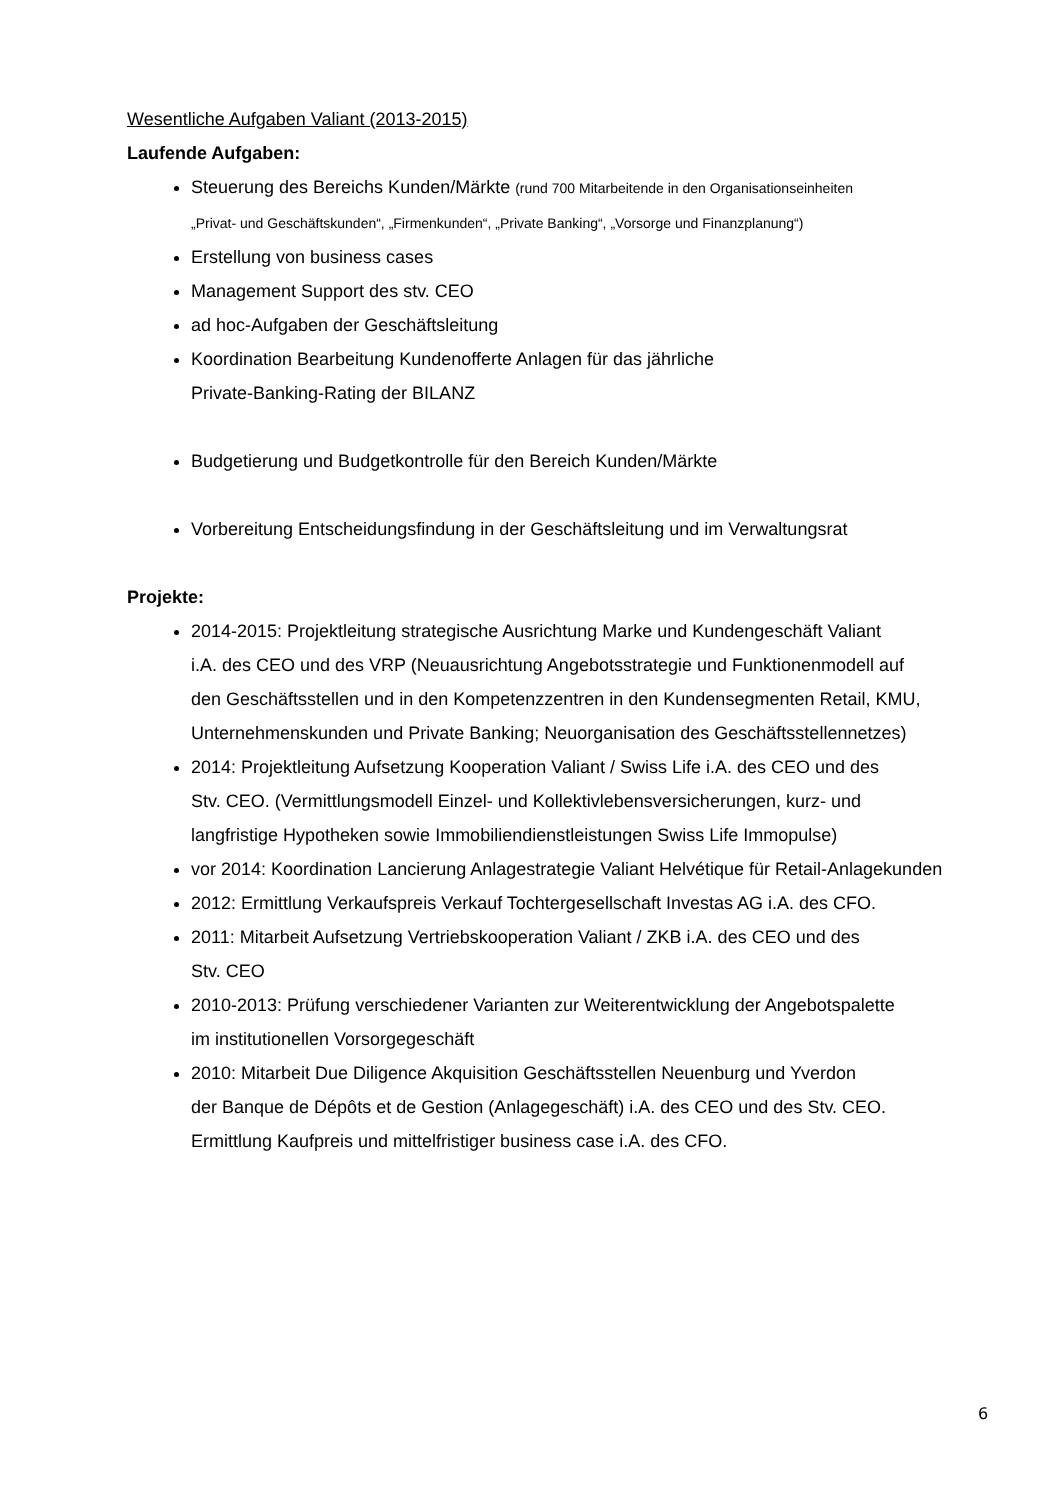Wesentliche Aufgaben Valiant (2013-2015)
Laufende Aufgaben:
Steuerung des Bereichs Kunden/Märkte (rund 700 Mitarbeitende in den Organisationseinheiten
„Privat- und Geschäftskunden“, „Firmenkunden“, „Private Banking“, „Vorsorge und Finanzplanung“)
Erstellung von business cases
Management Support des stv. CEO
ad hoc-Aufgaben der Geschäftsleitung
Koordination Bearbeitung Kundenofferte Anlagen für das jährliche
Private-Banking-Rating der BILANZ
Budgetierung und Budgetkontrolle für den Bereich Kunden/Märkte
Vorbereitung Entscheidungsfindung in der Geschäftsleitung und im Verwaltungsrat
Projekte:
2014-2015: Projektleitung strategische Ausrichtung Marke und Kundengeschäft Valiant
i.A. des CEO und des VRP (Neuausrichtung Angebotsstrategie und Funktionenmodell auf
den Geschäftsstellen und in den Kompetenzzentren in den Kundensegmenten Retail, KMU,
Unternehmenskunden und Private Banking; Neuorganisation des Geschäftsstellennetzes)
2014: Projektleitung Aufsetzung Kooperation Valiant / Swiss Life i.A. des CEO und des
Stv. CEO. (Vermittlungsmodell Einzel- und Kollektivlebensversicherungen, kurz- und
langfristige Hypotheken sowie Immobiliendienstleistungen Swiss Life Immopulse)
vor 2014: Koordination Lancierung Anlagestrategie Valiant Helvétique für Retail-Anlagekunden
2012: Ermittlung Verkaufspreis Verkauf Tochtergesellschaft Investas AG i.A. des CFO.
2011: Mitarbeit Aufsetzung Vertriebskooperation Valiant / ZKB i.A. des CEO und des
Stv. CEO
2010-2013: Prüfung verschiedener Varianten zur Weiterentwicklung der Angebotspalette
im institutionellen Vorsorgegeschäft
2010: Mitarbeit Due Diligence Akquisition Geschäftsstellen Neuenburg und Yverdon
der Banque de Dépôts et de Gestion (Anlagegeschäft) i.A. des CEO und des Stv. CEO.
Ermittlung Kaufpreis und mittelfristiger business case i.A. des CFO.
6